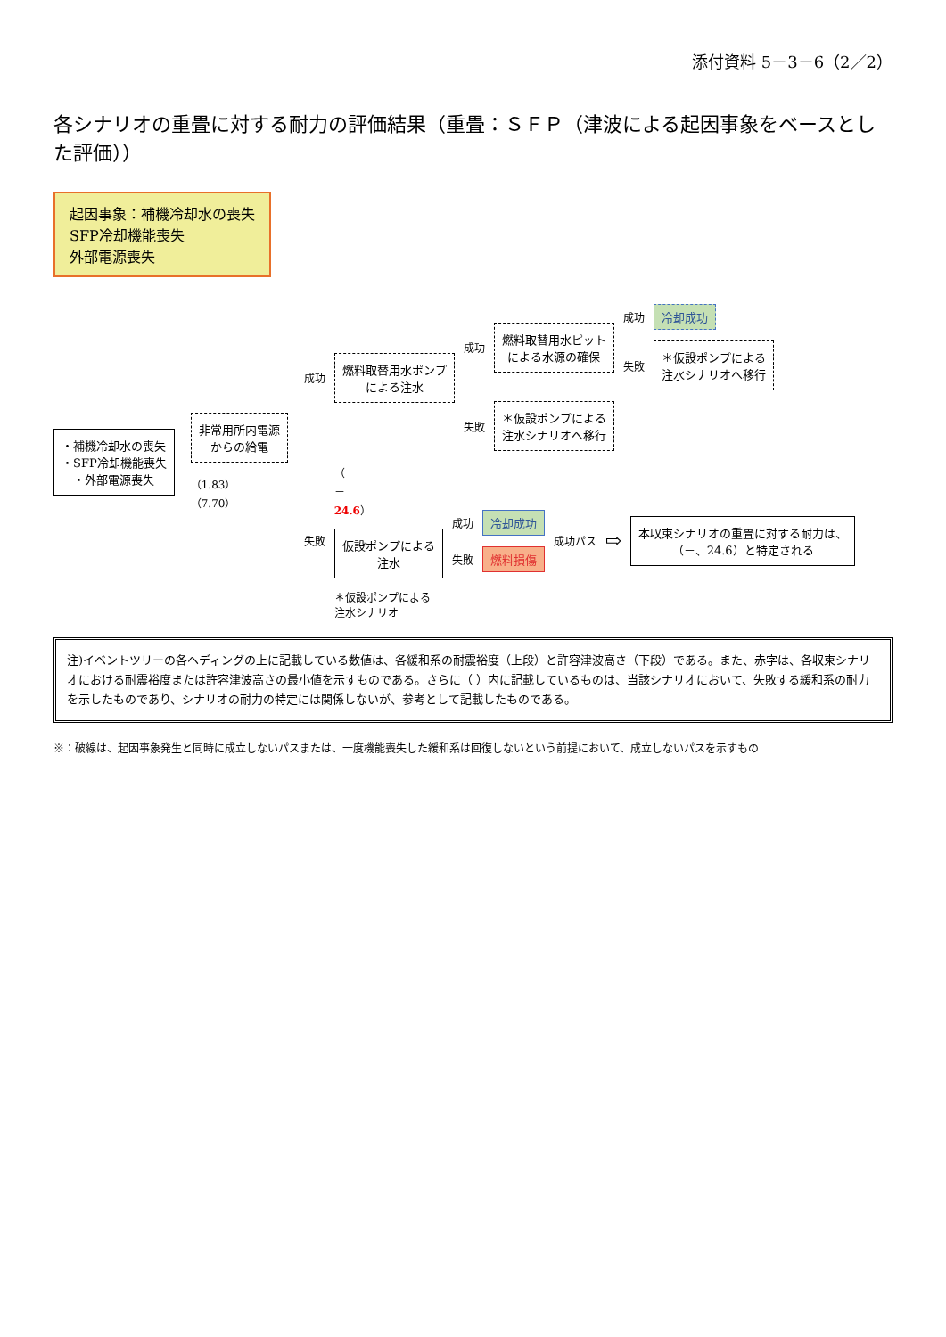添付資料 5－3－6（2／2）
各シナリオの重畳に対する耐力の評価結果（重畳：ＳＦＰ（津波による起因事象をベースとした評価））
起因事象：補機冷却水の喪失
SFP冷却機能喪失
外部電源喪失
・補機冷却水の喪失
・SFP冷却機能喪失
・外部電源喪失
非常用所内電源
からの給電
（1.83）
（7.70）
成功
燃料取替用水ポンプ
による注水
成功
燃料取替用水ピット
による水源の確保
成功
冷却成功
失敗
＊仮設ポンプによる
注水シナリオへ移行
失敗
＊仮設ポンプによる
注水シナリオへ移行
失敗
（
－
24.6）
仮設ポンプによる
注水
＊仮設ポンプによる
注水シナリオ
成功
冷却成功
失敗
燃料損傷
成功パス ⇨
本収束シナリオの重畳に対する耐力は、
（－、24.6）と特定される
注)イベントツリーの各ヘディングの上に記載している数値は、各緩和系の耐震裕度（上段）と許容津波高さ（下段）である。また、赤字は、各収束シナリオにおける耐震裕度または許容津波高さの最小値を示すものである。さらに（ ）内に記載しているものは、当該シナリオにおいて、失敗する緩和系の耐力を示したものであり、シナリオの耐力の特定には関係しないが、参考として記載したものである。
※：破線は、起因事象発生と同時に成立しないパスまたは、一度機能喪失した緩和系は回復しないという前提において、成立しないパスを示すもの